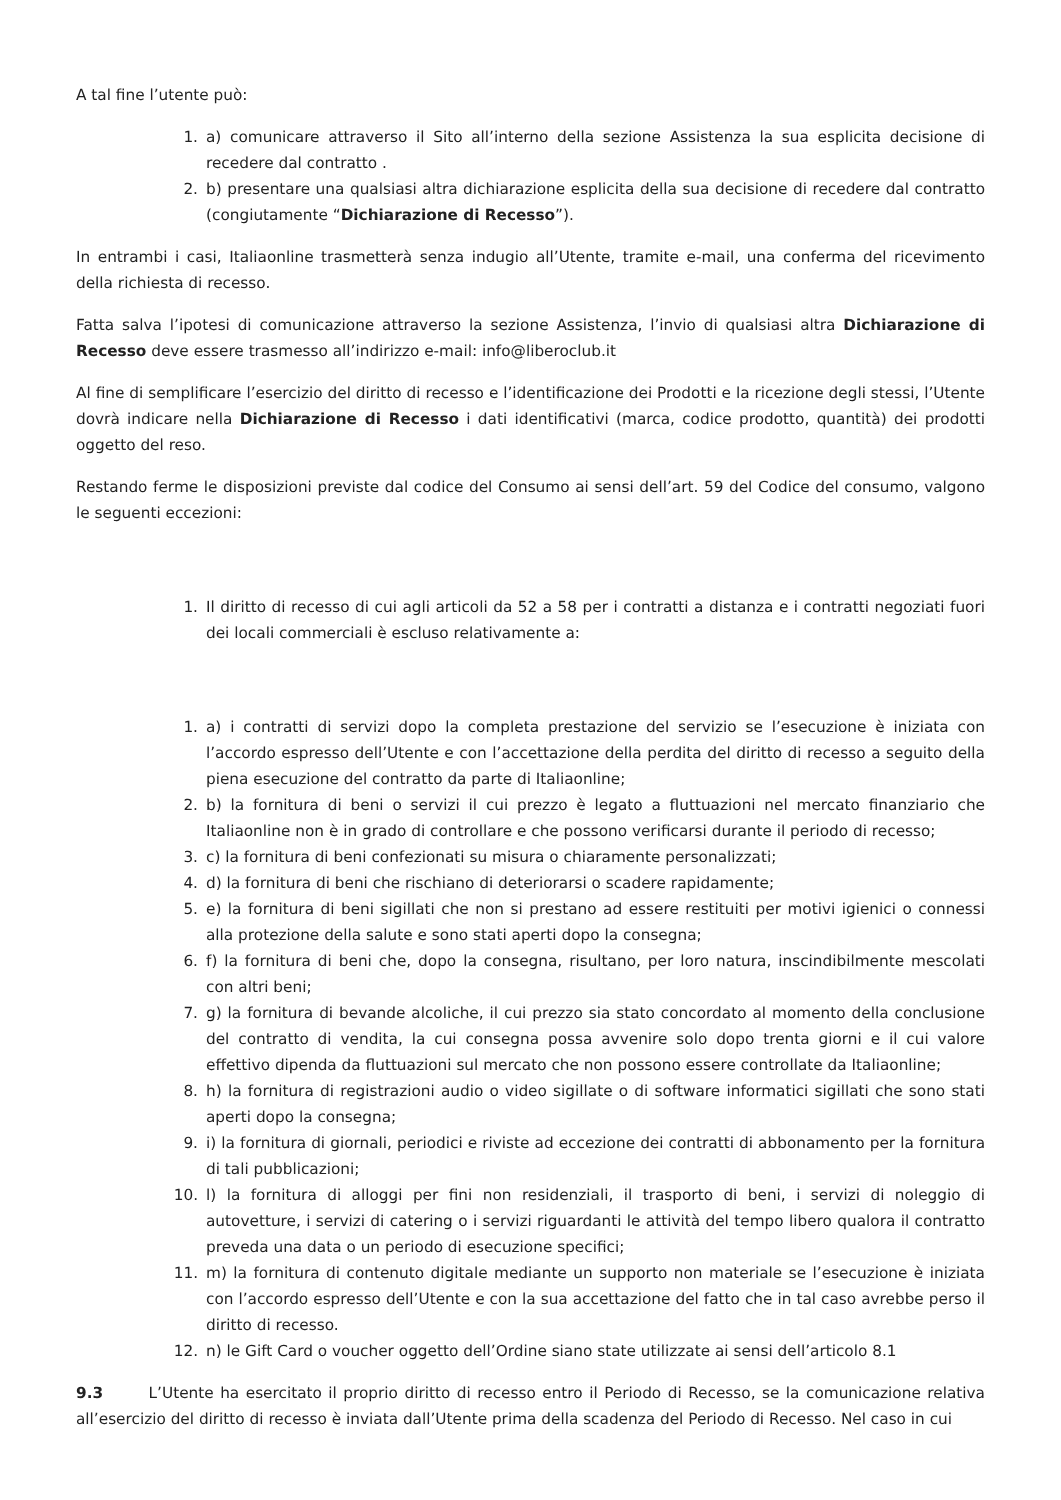A tal fine l’utente può:
1. a) comunicare attraverso il Sito all’interno della sezione Assistenza la sua esplicita decisione di recedere dal contratto .
2. b) presentare una qualsiasi altra dichiarazione esplicita della sua decisione di recedere dal contratto (congiutamente “Dichiarazione di Recesso”).
In entrambi i casi, Italiaonline trasmetterà senza indugio all’Utente, tramite e-mail, una conferma del ricevimento della richiesta di recesso.
Fatta salva l’ipotesi di comunicazione attraverso la sezione Assistenza, l’invio di qualsiasi altra Dichiarazione di Recesso deve essere trasmesso all’indirizzo e-mail: info@liberoclub.it
Al fine di semplificare l’esercizio del diritto di recesso e l’identificazione dei Prodotti e la ricezione degli stessi, l’Utente dovrà indicare nella Dichiarazione di Recesso i dati identificativi (marca, codice prodotto, quantità) dei prodotti oggetto del reso.
Restando ferme le disposizioni previste dal codice del Consumo ai sensi dell’art. 59 del Codice del consumo, valgono le seguenti eccezioni:
1. Il diritto di recesso di cui agli articoli da 52 a 58 per i contratti a distanza e i contratti negoziati fuori dei locali commerciali è escluso relativamente a:
1. a) i contratti di servizi dopo la completa prestazione del servizio se l’esecuzione è iniziata con l’accordo espresso dell’Utente e con l’accettazione della perdita del diritto di recesso a seguito della piena esecuzione del contratto da parte di Italiaonline;
2. b) la fornitura di beni o servizi il cui prezzo è legato a fluttuazioni nel mercato finanziario che Italiaonline non è in grado di controllare e che possono verificarsi durante il periodo di recesso;
3. c) la fornitura di beni confezionati su misura o chiaramente personalizzati;
4. d) la fornitura di beni che rischiano di deteriorarsi o scadere rapidamente;
5. e) la fornitura di beni sigillati che non si prestano ad essere restituiti per motivi igienici o connessi alla protezione della salute e sono stati aperti dopo la consegna;
6. f) la fornitura di beni che, dopo la consegna, risultano, per loro natura, inscindibilmente mescolati con altri beni;
7. g) la fornitura di bevande alcoliche, il cui prezzo sia stato concordato al momento della conclusione del contratto di vendita, la cui consegna possa avvenire solo dopo trenta giorni e il cui valore effettivo dipenda da fluttuazioni sul mercato che non possono essere controllate da Italiaonline;
8. h) la fornitura di registrazioni audio o video sigillate o di software informatici sigillati che sono stati aperti dopo la consegna;
9. i) la fornitura di giornali, periodici e riviste ad eccezione dei contratti di abbonamento per la fornitura di tali pubblicazioni;
10. l) la fornitura di alloggi per fini non residenziali, il trasporto di beni, i servizi di noleggio di autovetture, i servizi di catering o i servizi riguardanti le attività del tempo libero qualora il contratto preveda una data o un periodo di esecuzione specifici;
11. m) la fornitura di contenuto digitale mediante un supporto non materiale se l’esecuzione è iniziata con l’accordo espresso dell’Utente e con la sua accettazione del fatto che in tal caso avrebbe perso il diritto di recesso.
12. n) le Gift Card o voucher oggetto dell’Ordine siano state utilizzate ai sensi dell’articolo 8.1
9.3 L’Utente ha esercitato il proprio diritto di recesso entro il Periodo di Recesso, se la comunicazione relativa all’esercizio del diritto di recesso è inviata dall’Utente prima della scadenza del Periodo di Recesso. Nel caso in cui